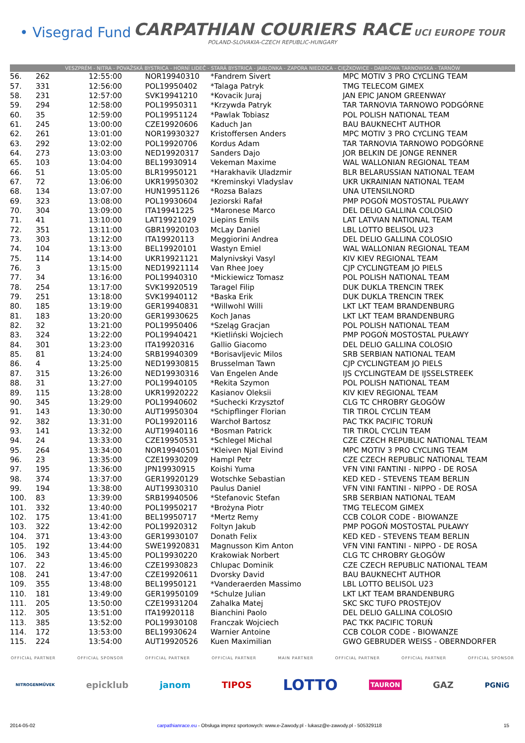• Visegrad Fund
CARPATHIAN COURIERS RACE
POLAND-SLOVAKIA-CZECH REPUBLIC-HUNGARY
UCI EUROPE TOUR
VESZPRÉM - NITRA - POVAŽSKÁ BYSTRICA - HORNÍ LIDEČ - STARÁ BYSTRICA - JABŁONKA - ZAPORA NIEDZICA - CIĘŻKOWICE - DĄBROWA TARNOWSKA - TARNÓW
| 56. | 262 | 12:55:00 | NOR19940310 | *Fandrem Sivert | MPC MOTIV 3 PRO CYCLING TEAM |
| 57. | 331 | 12:56:00 | POL19950402 | *Talaga Patryk | TMG TELECOM GIMEX |
| 58. | 231 | 12:57:00 | SVK19941210 | *Kovacik Juraj | JAN EPIC JANOM GREENWAY |
| 59. | 294 | 12:58:00 | POL19950311 | *Krzywda Patryk | TAR TARNOVIA TARNOWO PODGÓRNE |
| 60. | 35 | 12:59:00 | POL19951124 | *Pawlak Tobiasz | POL POLISH NATIONAL TEAM |
| 61. | 245 | 13:00:00 | CZE19920606 | Kaduch Jan | BAU BAUKNECHT AUTHOR |
| 62. | 261 | 13:01:00 | NOR19930327 | Kristoffersen Anders | MPC MOTIV 3 PRO CYCLING TEAM |
| 63. | 292 | 13:02:00 | POL19920706 | Kordus Adam | TAR TARNOVIA TARNOWO PODGÓRNE |
| 64. | 273 | 13:03:00 | NED19920317 | Sanders Dajo | JOR BELKIN DE JONGE RENNER |
| 65. | 103 | 13:04:00 | BEL19930914 | Vekeman Maxime | WAL WALLONIAN REGIONAL TEAM |
| 66. | 51 | 13:05:00 | BLR19950121 | *Harakhavik Uladzmir | BLR BELARUSSIAN NATIONAL TEAM |
| 67. | 72 | 13:06:00 | UKR19950302 | *Kreminskyi Vladyslav | UKR UKRAINIAN NATIONAL TEAM |
| 68. | 134 | 13:07:00 | HUN19951126 | *Rozsa Balazs | UNA UTENSILNORD |
| 69. | 323 | 13:08:00 | POL19930604 | Jeziorski Rafał | PMP POGOŃ MOSTOSTAL PUŁAWY |
| 70. | 304 | 13:09:00 | ITA19941225 | *Maronese Marco | DEL DELIO GALLINA COLOSIO |
| 71. | 41 | 13:10:00 | LAT19921029 | Liepins Emils | LAT LATVIAN NATIONAL TEAM |
| 72. | 351 | 13:11:00 | GBR19920103 | McLay Daniel | LBL LOTTO BELISOL U23 |
| 73. | 303 | 13:12:00 | ITA19920113 | Meggiorini Andrea | DEL DELIO GALLINA COLOSIO |
| 74. | 104 | 13:13:00 | BEL19920101 | Wastyn Emiel | WAL WALLONIAN REGIONAL TEAM |
| 75. | 114 | 13:14:00 | UKR19921121 | Malynivskyi Vasyl | KIV KIEV REGIONAL TEAM |
| 76. | 3 | 13:15:00 | NED19921114 | Van Rhee Joey | CJP CYCLINGTEAM JO PIELS |
| 77. | 34 | 13:16:00 | POL19940310 | *Mickiewicz Tomasz | POL POLISH NATIONAL TEAM |
| 78. | 254 | 13:17:00 | SVK19920519 | Taragel Filip | DUK DUKLA TRENCIN TREK |
| 79. | 251 | 13:18:00 | SVK19940112 | *Baska Erik | DUK DUKLA TRENCIN TREK |
| 80. | 185 | 13:19:00 | GER19940831 | *Willwohl Willi | LKT LKT TEAM BRANDENBURG |
| 81. | 183 | 13:20:00 | GER19930625 | Koch Janas | LKT LKT TEAM BRANDENBURG |
| 82. | 32 | 13:21:00 | POL19950406 | *Szeląg Gracjan | POL POLISH NATIONAL TEAM |
| 83. | 324 | 13:22:00 | POL19940421 | *Kietliński Wojciech | PMP POGOŃ MOSTOSTAL PUŁAWY |
| 84. | 301 | 13:23:00 | ITA19920316 | Gallio Giacomo | DEL DELIO GALLINA COLOSIO |
| 85. | 81 | 13:24:00 | SRB19940309 | *Borisavljevic Milos | SRB SERBIAN NATIONAL TEAM |
| 86. | 4 | 13:25:00 | NED19930815 | Brusselman Tawn | CJP CYCLINGTEAM JO PIELS |
| 87. | 315 | 13:26:00 | NED19930316 | Van Engelen Ande | IJS CYCLINGTEAM DE IJSSELSTREEK |
| 88. | 31 | 13:27:00 | POL19940105 | *Rekita Szymon | POL POLISH NATIONAL TEAM |
| 89. | 115 | 13:28:00 | UKR19920222 | Kasianov Oleksii | KIV KIEV REGIONAL TEAM |
| 90. | 345 | 13:29:00 | POL19940602 | *Suchecki Krzysztof | CLG TC CHROBRY GŁOGÓW |
| 91. | 143 | 13:30:00 | AUT19950304 | *Schipflinger Florian | TIR TIROL CYCLIN TEAM |
| 92. | 382 | 13:31:00 | POL19920116 | Warchoł Bartosz | PAC TKK PACIFIC TORUŃ |
| 93. | 141 | 13:32:00 | AUT19940116 | *Bosman Patrick | TIR TIROL CYCLIN TEAM |
| 94. | 24 | 13:33:00 | CZE19950531 | *Schlegel Michal | CZE CZECH REPUBLIC NATIONAL TEAM |
| 95. | 264 | 13:34:00 | NOR19940501 | *Kleiven Njal Eivind | MPC MOTIV 3 PRO CYCLING TEAM |
| 96. | 23 | 13:35:00 | CZE19930209 | Hampl Petr | CZE CZECH REPUBLIC NATIONAL TEAM |
| 97. | 195 | 13:36:00 | JPN19930915 | Koishi Yuma | VFN VINI FANTINI - NIPPO - DE ROSA |
| 98. | 374 | 13:37:00 | GER19920129 | Wotschke Sebastian | KED KED - STEVENS TEAM BERLIN |
| 99. | 194 | 13:38:00 | AUT19930310 | Paulus Daniel | VFN VINI FANTINI - NIPPO - DE ROSA |
| 100. | 83 | 13:39:00 | SRB19940506 | *Stefanovic Stefan | SRB SERBIAN NATIONAL TEAM |
| 101. | 332 | 13:40:00 | POL19950217 | *Brożyna Piotr | TMG TELECOM GIMEX |
| 102. | 175 | 13:41:00 | BEL19950717 | *Mertz Remy | CCB COLOR CODE - BIOWANZE |
| 103. | 322 | 13:42:00 | POL19920312 | Foltyn Jakub | PMP POGOŃ MOSTOSTAL PUŁAWY |
| 104. | 371 | 13:43:00 | GER19930107 | Donath Felix | KED KED - STEVENS TEAM BERLIN |
| 105. | 192 | 13:44:00 | SWE19920831 | Magnusson Kim Anton | VFN VINI FANTINI - NIPPO - DE ROSA |
| 106. | 343 | 13:45:00 | POL19930220 | Krakowiak Norbert | CLG TC CHROBRY GŁOGÓW |
| 107. | 22 | 13:46:00 | CZE19930823 | Chlupac Dominik | CZE CZECH REPUBLIC NATIONAL TEAM |
| 108. | 241 | 13:47:00 | CZE19920611 | Dvorsky David | BAU BAUKNECHT AUTHOR |
| 109. | 355 | 13:48:00 | BEL19950121 | *Vanderaerden Massimo | LBL LOTTO BELISOL U23 |
| 110. | 181 | 13:49:00 | GER19950109 | *Schulze Julian | LKT LKT TEAM BRANDENBURG |
| 111. | 205 | 13:50:00 | CZE19931204 | Zahalka Matej | SKC SKC TUFO PROSTEJOV |
| 112. | 305 | 13:51:00 | ITA19920118 | Bianchini Paolo | DEL DELIO GALLINA COLOSIO |
| 113. | 385 | 13:52:00 | POL19930108 | Franczak Wojciech | PAC TKK PACIFIC TORUŃ |
| 114. | 172 | 13:53:00 | BEL19930624 | Warnier Antoine | CCB COLOR CODE - BIOWANZE |
| 115. | 224 | 13:54:00 | AUT19920526 | Kuen Maximilian | GWO GEBRUDER WEISS - OBERNDORFER |
OFFICIAL PARTNER OFFICIAL SPONSOR OFFICIAL PARTNER OFFICIAL PARTNER MAIN PARTNER OFFICIAL PARTNER OFFICIAL PARTNER OFFICIAL SPONSOR
NITROGENMŰVEK epicklub janom TIPOS LOTTO TAURON GAZ PGNiG
2014-05-02 carpathianrace.eu - Obsługa imprez sportowych: www.e-Zawody.pl - lukasz@e-zawody.pl - 505329118 15